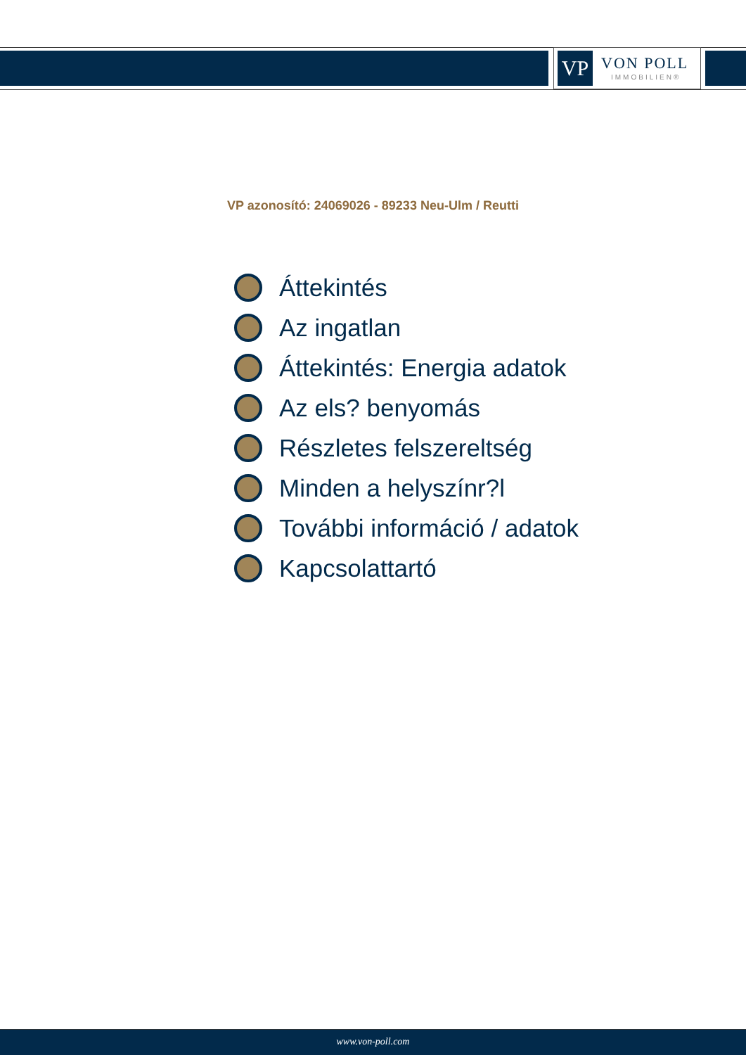VP
VON POLL
IMMOBILIEN®
VP azonosító: 24069026 - 89233 Neu-Ulm / Reutti
Áttekintés
Az ingatlan
Áttekintés: Energia adatok
Az els? benyomás
Részletes felszereltség
Minden a helyszínr?l
További információ / adatok
Kapcsolattartó
www.von-poll.com